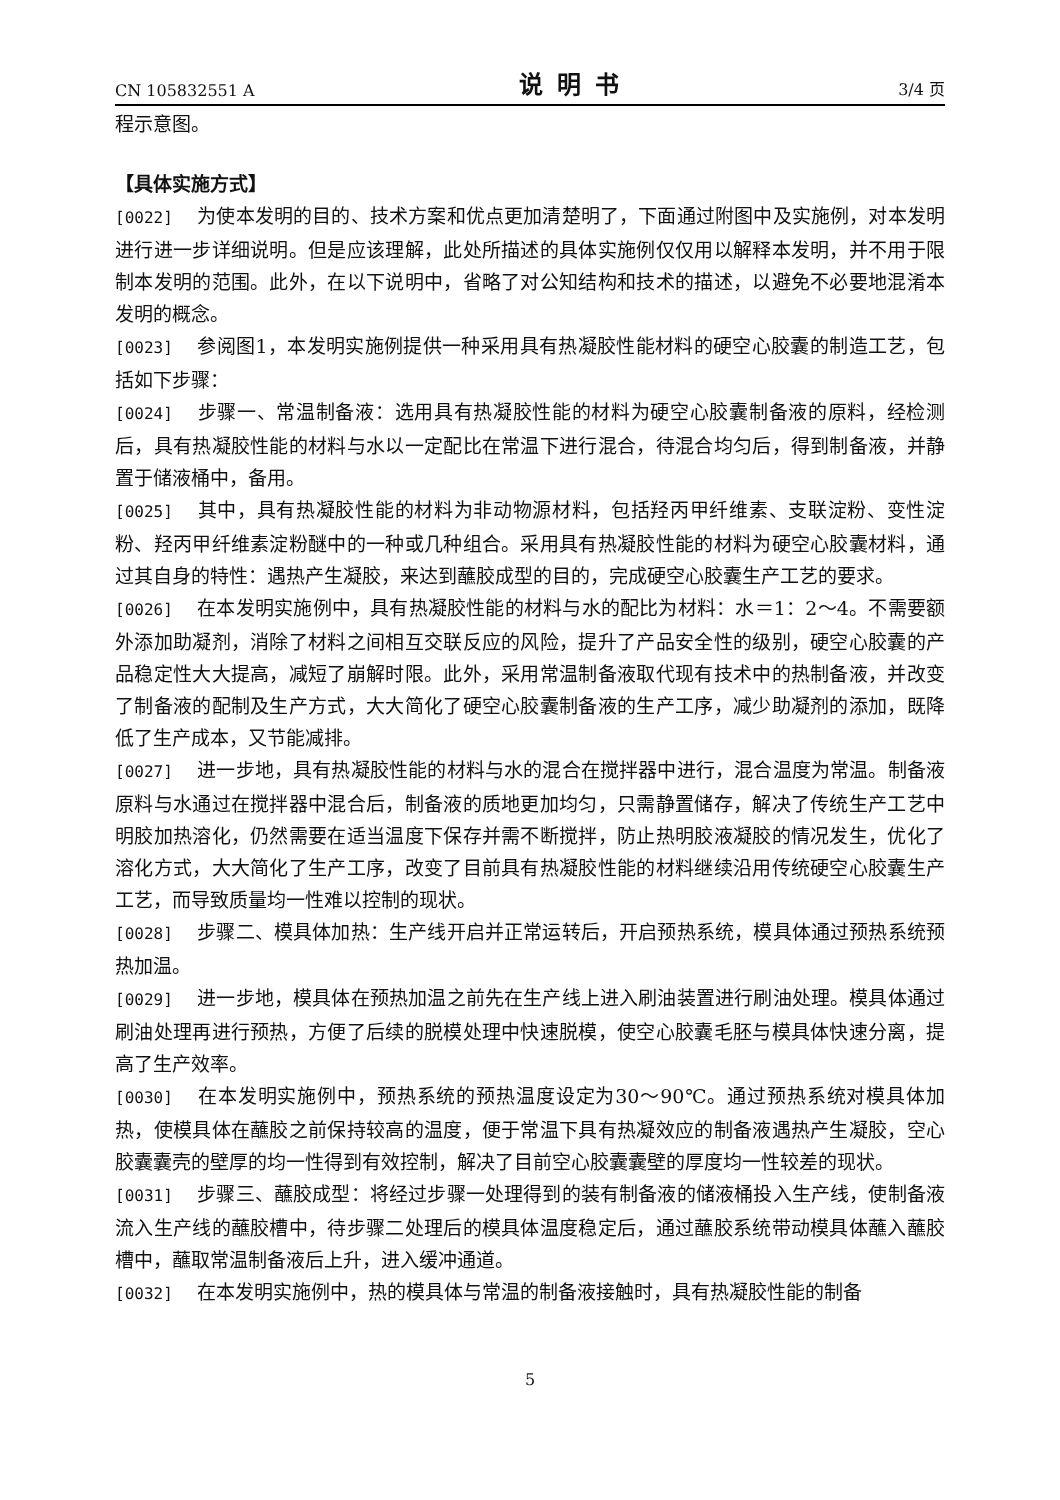CN 105832551 A 说明书 3/4 页
程示意图。
【具体实施方式】
[0022] 为使本发明的目的、技术方案和优点更加清楚明了，下面通过附图中及实施例，对本发明进行进一步详细说明。但是应该理解，此处所描述的具体实施例仅仅用以解释本发明，并不用于限制本发明的范围。此外，在以下说明中，省略了对公知结构和技术的描述，以避免不必要地混淆本发明的概念。
[0023] 参阅图1，本发明实施例提供一种采用具有热凝胶性能材料的硬空心胶囊的制造工艺，包括如下步骤：
[0024] 步骤一、常温制备液：选用具有热凝胶性能的材料为硬空心胶囊制备液的原料，经检测后，具有热凝胶性能的材料与水以一定配比在常温下进行混合，待混合均匀后，得到制备液，并静置于储液桶中，备用。
[0025] 其中，具有热凝胶性能的材料为非动物源材料，包括羟丙甲纤维素、支联淀粉、变性淀粉、羟丙甲纤维素淀粉醚中的一种或几种组合。采用具有热凝胶性能的材料为硬空心胶囊材料，通过其自身的特性：遇热产生凝胶，来达到蘸胶成型的目的，完成硬空心胶囊生产工艺的要求。
[0026] 在本发明实施例中，具有热凝胶性能的材料与水的配比为材料：水＝1：2～4。不需要额外添加助凝剂，消除了材料之间相互交联反应的风险，提升了产品安全性的级别，硬空心胶囊的产品稳定性大大提高，减短了崩解时限。此外，采用常温制备液取代现有技术中的热制备液，并改变了制备液的配制及生产方式，大大简化了硬空心胶囊制备液的生产工序，减少助凝剂的添加，既降低了生产成本，又节能减排。
[0027] 进一步地，具有热凝胶性能的材料与水的混合在搅拌器中进行，混合温度为常温。制备液原料与水通过在搅拌器中混合后，制备液的质地更加均匀，只需静置储存，解决了传统生产工艺中明胶加热溶化，仍然需要在适当温度下保存并需不断搅拌，防止热明胶液凝胶的情况发生，优化了溶化方式，大大简化了生产工序，改变了目前具有热凝胶性能的材料继续沿用传统硬空心胶囊生产工艺，而导致质量均一性难以控制的现状。
[0028] 步骤二、模具体加热：生产线开启并正常运转后，开启预热系统，模具体通过预热系统预热加温。
[0029] 进一步地，模具体在预热加温之前先在生产线上进入刷油装置进行刷油处理。模具体通过刷油处理再进行预热，方便了后续的脱模处理中快速脱模，使空心胶囊毛胚与模具体快速分离，提高了生产效率。
[0030] 在本发明实施例中，预热系统的预热温度设定为30～90℃。通过预热系统对模具体加热，使模具体在蘸胶之前保持较高的温度，便于常温下具有热凝效应的制备液遇热产生凝胶，空心胶囊囊壳的壁厚的均一性得到有效控制，解决了目前空心胶囊囊壁的厚度均一性较差的现状。
[0031] 步骤三、蘸胶成型：将经过步骤一处理得到的装有制备液的储液桶投入生产线，使制备液流入生产线的蘸胶槽中，待步骤二处理后的模具体温度稳定后，通过蘸胶系统带动模具体蘸入蘸胶槽中，蘸取常温制备液后上升，进入缓冲通道。
[0032] 在本发明实施例中，热的模具体与常温的制备液接触时，具有热凝胶性能的制备
5